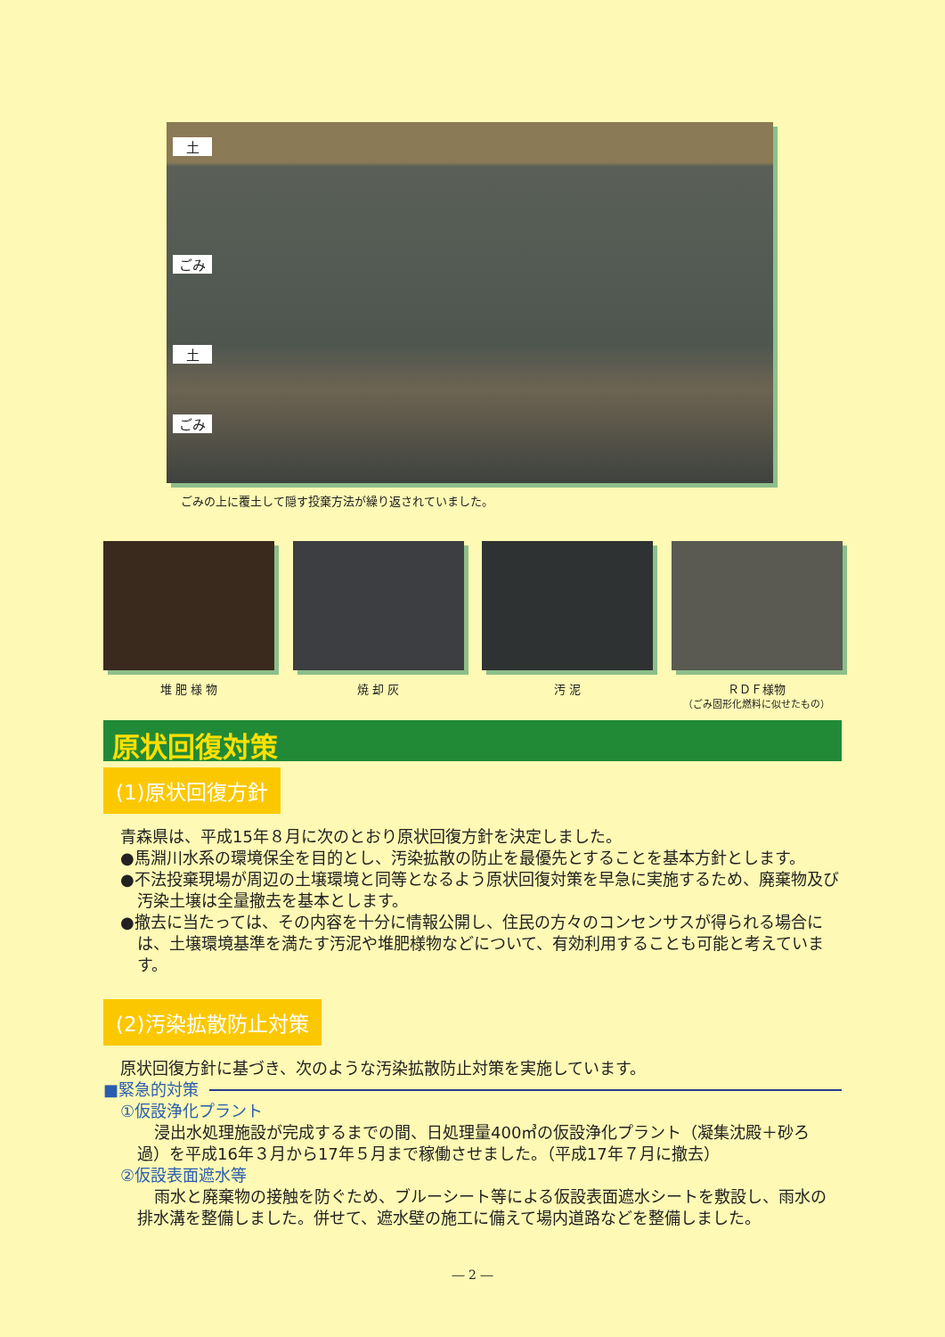土
ごみ
土
ごみ
ごみの上に覆土して隠す投棄方法が繰り返されていました。
堆 肥 様 物 焼 却 灰 汚 泥 ＲＤＦ様物
（ごみ固形化燃料に似せたもの）
原状回復対策
(1)原状回復方針
青森県は、平成15年８月に次のとおり原状回復方針を決定しました。
●馬淵川水系の環境保全を目的とし、汚染拡散の防止を最優先とすることを基本方針とします。
●不法投棄現場が周辺の土壌環境と同等となるよう原状回復対策を早急に実施するため、廃棄物及び汚染土壌は全量撤去を基本とします。
●撤去に当たっては、その内容を十分に情報公開し、住民の方々のコンセンサスが得られる場合には、土壌環境基準を満たす汚泥や堆肥様物などについて、有効利用することも可能と考えています。
(2)汚染拡散防止対策
原状回復方針に基づき、次のような汚染拡散防止対策を実施しています。
■緊急的対策
①仮設浄化プラント
浸出水処理施設が完成するまでの間、日処理量400㎥の仮設浄化プラント（凝集沈殿＋砂ろ過）を平成16年３月から17年５月まで稼働させました。（平成17年７月に撤去）
②仮設表面遮水等
雨水と廃棄物の接触を防ぐため、ブルーシート等による仮設表面遮水シートを敷設し、雨水の排水溝を整備しました。併せて、遮水壁の施工に備えて場内道路などを整備しました。
― 2 ―